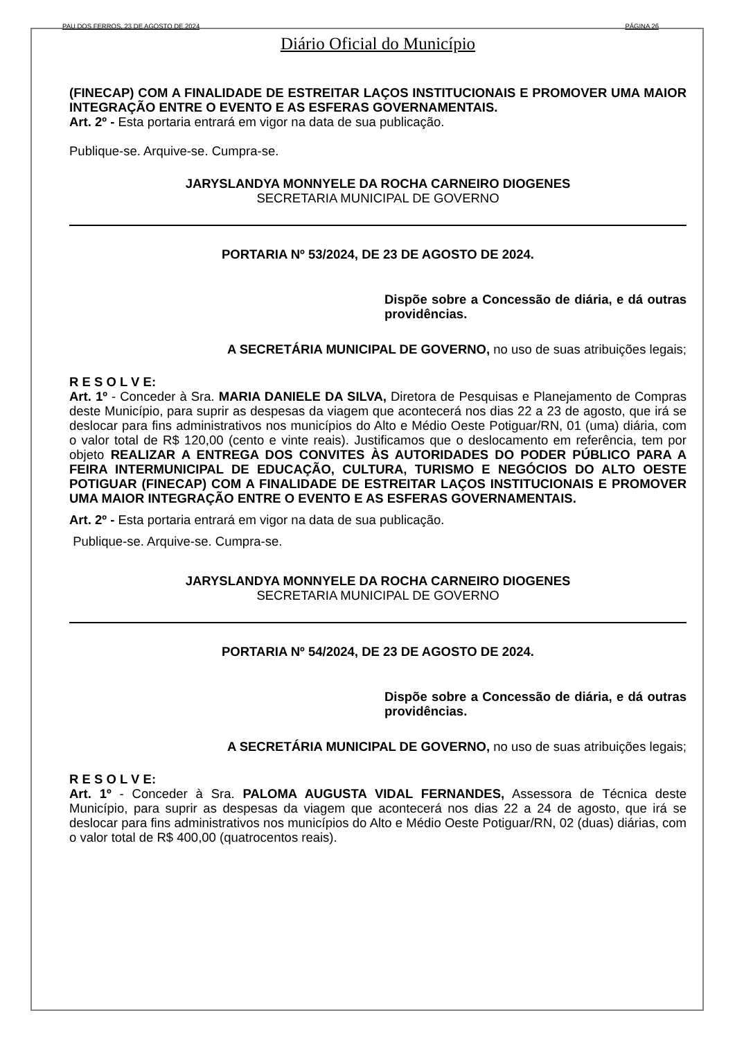PAU DOS FERROS, 23 DE AGOSTO DE 2024 PÁGINA 26
Diário Oficial do Município
(FINECAP) COM A FINALIDADE DE ESTREITAR LAÇOS INSTITUCIONAIS E PROMOVER UMA MAIOR INTEGRAÇÃO ENTRE O EVENTO E AS ESFERAS GOVERNAMENTAIS.
Art. 2º - Esta portaria entrará em vigor na data de sua publicação.
Publique-se. Arquive-se. Cumpra-se.
JARYSLANDYA MONNYELE DA ROCHA CARNEIRO DIOGENES
SECRETARIA MUNICIPAL DE GOVERNO
PORTARIA Nº 53/2024, DE 23 DE AGOSTO DE 2024.
Dispõe sobre a Concessão de diária, e dá outras providências.
A SECRETÁRIA MUNICIPAL DE GOVERNO, no uso de suas atribuições legais;
R E S O L V E:
Art. 1º - Conceder à Sra. MARIA DANIELE DA SILVA, Diretora de Pesquisas e Planejamento de Compras deste Município, para suprir as despesas da viagem que acontecerá nos dias 22 a 23 de agosto, que irá se deslocar para fins administrativos nos municípios do Alto e Médio Oeste Potiguar/RN, 01 (uma) diária, com o valor total de R$ 120,00 (cento e vinte reais). Justificamos que o deslocamento em referência, tem por objeto REALIZAR A ENTREGA DOS CONVITES ÀS AUTORIDADES DO PODER PÚBLICO PARA A FEIRA INTERMUNICIPAL DE EDUCAÇÃO, CULTURA, TURISMO E NEGÓCIOS DO ALTO OESTE POTIGUAR (FINECAP) COM A FINALIDADE DE ESTREITAR LAÇOS INSTITUCIONAIS E PROMOVER UMA MAIOR INTEGRAÇÃO ENTRE O EVENTO E AS ESFERAS GOVERNAMENTAIS.
Art. 2º - Esta portaria entrará em vigor na data de sua publicação.
Publique-se. Arquive-se. Cumpra-se.
JARYSLANDYA MONNYELE DA ROCHA CARNEIRO DIOGENES
SECRETARIA MUNICIPAL DE GOVERNO
PORTARIA Nº 54/2024, DE 23 DE AGOSTO DE 2024.
Dispõe sobre a Concessão de diária, e dá outras providências.
A SECRETÁRIA MUNICIPAL DE GOVERNO, no uso de suas atribuições legais;
R E S O L V E:
Art. 1º - Conceder à Sra. PALOMA AUGUSTA VIDAL FERNANDES, Assessora de Técnica deste Município, para suprir as despesas da viagem que acontecerá nos dias 22 a 24 de agosto, que irá se deslocar para fins administrativos nos municípios do Alto e Médio Oeste Potiguar/RN, 02 (duas) diárias, com o valor total de R$ 400,00 (quatrocentos reais).